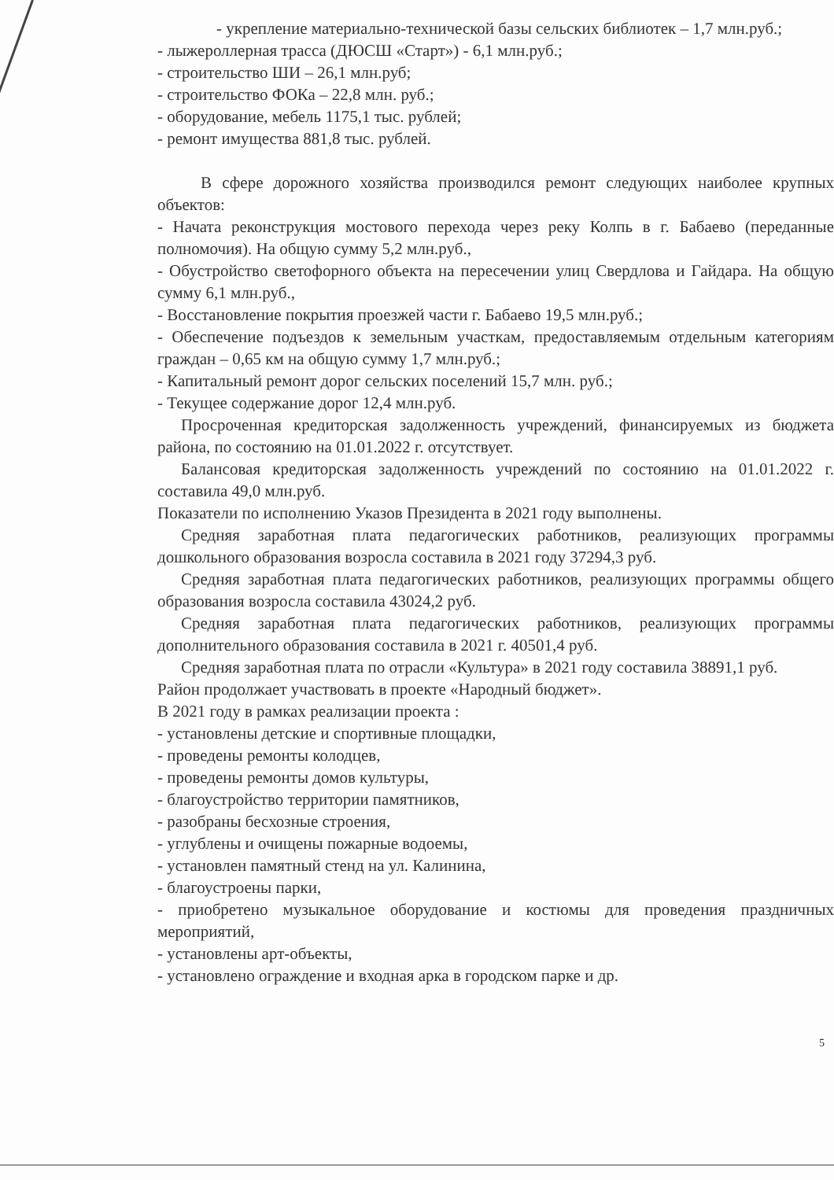- укрепление материально-технической базы сельских библиотек – 1,7 млн.руб.;
- лыжероллерная трасса (ДЮСШ «Старт») - 6,1 млн.руб.;
- строительство ШИ – 26,1 млн.руб;
- строительство ФОКа – 22,8 млн. руб.;
- оборудование, мебель 1175,1 тыс. рублей;
- ремонт имущества 881,8 тыс. рублей.
В сфере дорожного хозяйства производился ремонт следующих наиболее крупных объектов:
- Начата реконструкция мостового перехода через реку Колпь в г. Бабаево (переданные полномочия). На общую сумму 5,2 млн.руб.,
- Обустройство светофорного объекта на пересечении улиц Свердлова и Гайдара. На общую сумму 6,1 млн.руб.,
- Восстановление покрытия проезжей части г. Бабаево 19,5 млн.руб.;
- Обеспечение подъездов к земельным участкам, предоставляемым отдельным категориям граждан – 0,65 км на общую сумму 1,7 млн.руб.;
- Капитальный ремонт дорог сельских поселений 15,7 млн. руб.;
- Текущее содержание дорог 12,4 млн.руб.
Просроченная кредиторская задолженность учреждений, финансируемых из бюджета района, по состоянию на 01.01.2022 г. отсутствует.
Балансовая кредиторская задолженность учреждений по состоянию на 01.01.2022 г. составила 49,0 млн.руб.
Показатели по исполнению Указов Президента в 2021 году выполнены.
Средняя заработная плата педагогических работников, реализующих программы дошкольного образования возросла составила в 2021 году 37294,3 руб.
Средняя заработная плата педагогических работников, реализующих программы общего образования возросла составила 43024,2 руб.
Средняя заработная плата педагогических работников, реализующих программы дополнительного образования составила в 2021 г. 40501,4 руб.
Средняя заработная плата по отрасли «Культура» в 2021 году составила 38891,1 руб.
Район продолжает участвовать в проекте «Народный бюджет».
В 2021 году в рамках реализации проекта :
- установлены детские и спортивные площадки,
- проведены ремонты колодцев,
- проведены ремонты домов культуры,
- благоустройство территории памятников,
- разобраны бесхозные строения,
- углублены и очищены пожарные водоемы,
- установлен памятный стенд на ул. Калинина,
- благоустроены парки,
- приобретено музыкальное оборудование и костюмы для проведения праздничных мероприятий,
- установлены арт-объекты,
- установлено ограждение и входная арка в городском парке и др.
5